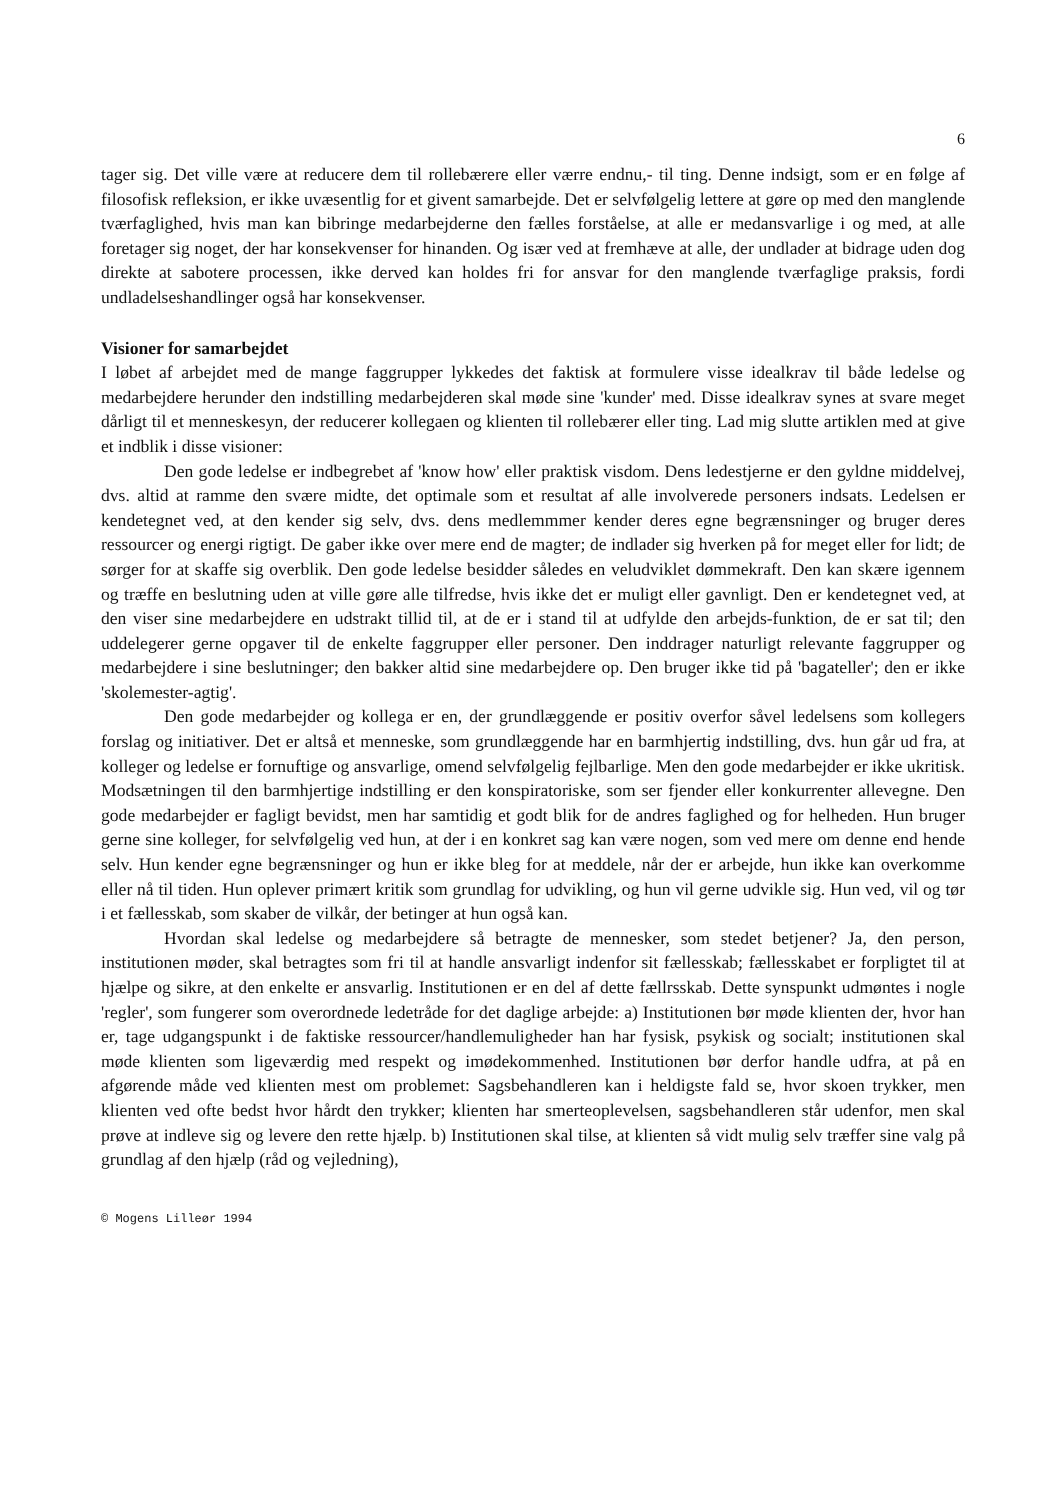6
tager sig. Det ville være at reducere dem til rollebærere eller værre endnu,- til ting. Denne indsigt, som er en følge af filosofisk refleksion, er ikke uvæsentlig for et givent samarbejde. Det er selvfølgelig lettere at gøre op med den manglende tværfaglighed, hvis man kan bibringe medarbejderne den fælles forståelse, at alle er medansvarlige i og med, at alle foretager sig noget, der har konsekvenser for hinanden. Og især ved at fremhæve at alle, der undlader at bidrage uden dog direkte at sabotere processen, ikke derved kan holdes fri for ansvar for den manglende tværfaglige praksis, fordi undladelseshandlinger også har konsekvenser.
Visioner for samarbejdet
I løbet af arbejdet med de mange faggrupper lykkedes det faktisk at formulere visse idealkrav til både ledelse og medarbejdere herunder den indstilling medarbejderen skal møde sine 'kunder' med. Disse idealkrav synes at svare meget dårligt til et menneskesyn, der reducerer kollegaen og klienten til rollebærer eller ting. Lad mig slutte artiklen med at give et indblik i disse visioner:
Den gode ledelse er indbegrebet af 'know how' eller praktisk visdom. Dens ledestjerne er den gyldne middelvej, dvs. altid at ramme den svære midte, det optimale som et resultat af alle involverede personers indsats. Ledelsen er kendetegnet ved, at den kender sig selv, dvs. dens medlemmmer kender deres egne begrænsninger og bruger deres ressourcer og energi rigtigt. De gaber ikke over mere end de magter; de indlader sig hverken på for meget eller for lidt; de sørger for at skaffe sig overblik. Den gode ledelse besidder således en veludviklet dømmekraft. Den kan skære igennem og træffe en beslutning uden at ville gøre alle tilfredse, hvis ikke det er muligt eller gavnligt. Den er kendetegnet ved, at den viser sine medarbejdere en udstrakt tillid til, at de er i stand til at udfylde den arbejds-funktion, de er sat til; den uddelegerer gerne opgaver til de enkelte faggrupper eller personer. Den inddrager naturligt relevante faggrupper og medarbejdere i sine beslutninger; den bakker altid sine medarbejdere op. Den bruger ikke tid på 'bagateller'; den er ikke 'skolemester-agtig'.
Den gode medarbejder og kollega er en, der grundlæggende er positiv overfor såvel ledelsens som kollegers forslag og initiativer. Det er altså et menneske, som grundlæggende har en barmhjertig indstilling, dvs. hun går ud fra, at kolleger og ledelse er fornuftige og ansvarlige, omend selvfølgelig fejlbarlige. Men den gode medarbejder er ikke ukritisk. Modsætningen til den barmhjertige indstilling er den konspiratoriske, som ser fjender eller konkurrenter allevegne. Den gode medarbejder er fagligt bevidst, men har samtidig et godt blik for de andres faglighed og for helheden. Hun bruger gerne sine kolleger, for selvfølgelig ved hun, at der i en konkret sag kan være nogen, som ved mere om denne end hende selv. Hun kender egne begrænsninger og hun er ikke bleg for at meddele, når der er arbejde, hun ikke kan overkomme eller nå til tiden. Hun oplever primært kritik som grundlag for udvikling, og hun vil gerne udvikle sig. Hun ved, vil og tør i et fællesskab, som skaber de vilkår, der betinger at hun også kan.
Hvordan skal ledelse og medarbejdere så betragte de mennesker, som stedet betjener? Ja, den person, institutionen møder, skal betragtes som fri til at handle ansvarligt indenfor sit fællesskab; fællesskabet er forpligtet til at hjælpe og sikre, at den enkelte er ansvarlig. Institutionen er en del af dette fællrsskab. Dette synspunkt udmøntes i nogle 'regler', som fungerer som overordnede ledetråde for det daglige arbejde: a) Institutionen bør møde klienten der, hvor han er, tage udgangspunkt i de faktiske ressourcer/handlemuligheder han har fysisk, psykisk og socialt; institutionen skal møde klienten som ligeværdig med respekt og imødekommenhed. Institutionen bør derfor handle udfra, at på en afgørende måde ved klienten mest om problemet: Sagsbehandleren kan i heldigste fald se, hvor skoen trykker, men klienten ved ofte bedst hvor hårdt den trykker; klienten har smerteoplevelsen, sagsbehandleren står udenfor, men skal prøve at indleve sig og levere den rette hjælp. b) Institutionen skal tilse, at klienten så vidt mulig selv træffer sine valg på grundlag af den hjælp (råd og vejledning),
© Mogens Lilleør 1994